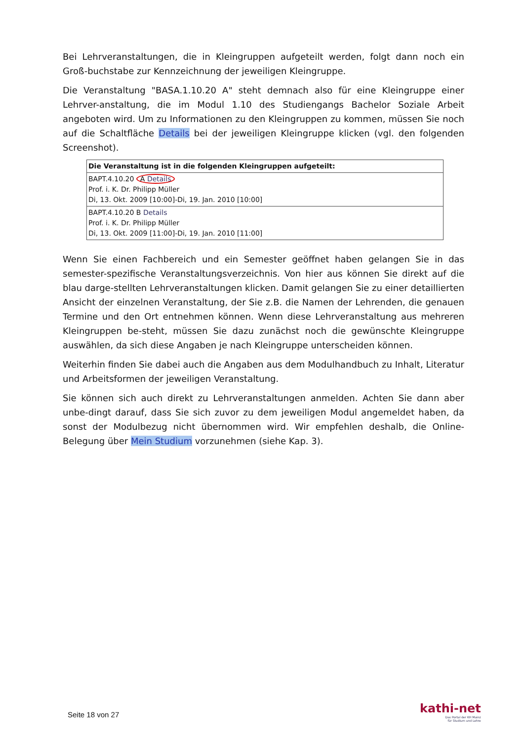Bei Lehrveranstaltungen, die in Kleingruppen aufgeteilt werden, folgt dann noch ein Groß-buchstabe zur Kennzeichnung der jeweiligen Kleingruppe.
Die Veranstaltung "BASA.1.10.20 A" steht demnach also für eine Kleingruppe einer Lehrver-anstaltung, die im Modul 1.10 des Studiengangs Bachelor Soziale Arbeit angeboten wird. Um zu Informationen zu den Kleingruppen zu kommen, müssen Sie noch auf die Schaltfläche Details bei der jeweiligen Kleingruppe klicken (vgl. den folgenden Screenshot).
| Die Veranstaltung ist in die folgenden Kleingruppen aufgeteilt: |
| --- |
| BAPT.4.10.20 A Details Prof. i. K. Dr. Philipp Müller Di, 13. Okt. 2009 [10:00]-Di, 19. Jan. 2010 [10:00] |
| BAPT.4.10.20 B Details Prof. i. K. Dr. Philipp Müller Di, 13. Okt. 2009 [11:00]-Di, 19. Jan. 2010 [11:00] |
Wenn Sie einen Fachbereich und ein Semester geöffnet haben gelangen Sie in das semester-spezifische Veranstaltungsverzeichnis. Von hier aus können Sie direkt auf die blau darge-stellten Lehrveranstaltungen klicken. Damit gelangen Sie zu einer detaillierten Ansicht der einzelnen Veranstaltung, der Sie z.B. die Namen der Lehrenden, die genauen Termine und den Ort entnehmen können. Wenn diese Lehrveranstaltung aus mehreren Kleingruppen be-steht, müssen Sie dazu zunächst noch die gewünschte Kleingruppe auswählen, da sich diese Angaben je nach Kleingruppe unterscheiden können.
Weiterhin finden Sie dabei auch die Angaben aus dem Modulhandbuch zu Inhalt, Literatur und Arbeitsformen der jeweiligen Veranstaltung.
Sie können sich auch direkt zu Lehrveranstaltungen anmelden. Achten Sie dann aber unbe-dingt darauf, dass Sie sich zuvor zu dem jeweiligen Modul angemeldet haben, da sonst der Modulbezug nicht übernommen wird. Wir empfehlen deshalb, die Online-Belegung über Mein Studium vorzunehmen (siehe Kap. 3).
Seite 18 von 27
kathi-net
Das Portal der KH Mainz
für Studium und Lehre